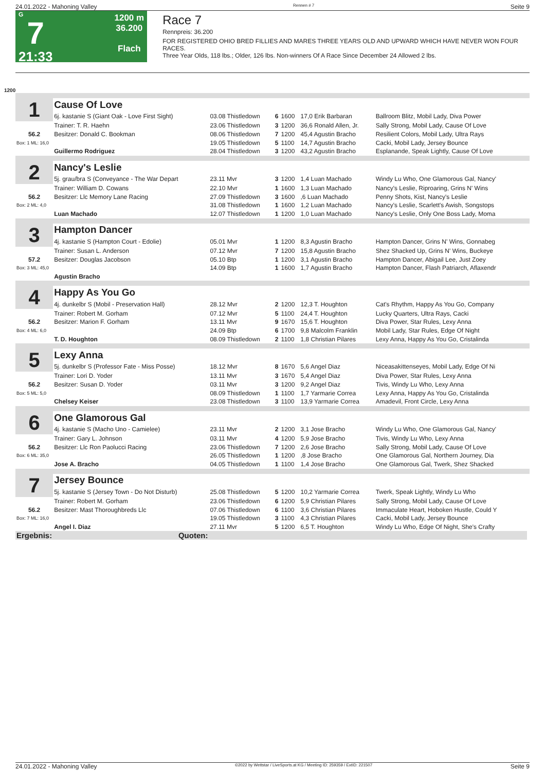24.01.2022 - Mahoning Valley Rennen # 7 Seite 9
G
7
21:33
1200 m
36.200
Flach
Race 7
Rennpreis: 36.200
FOR REGISTERED OHIO BRED FILLIES AND MARES THREE YEARS OLD AND UPWARD WHICH HAVE NEVER WON FOUR RACES.
Three Year Olds, 118 lbs.; Older, 126 lbs. Non-winners Of A Race Since December 24 Allowed 2 lbs.
1200
| 1 | Cause Of Love | | | | | | |
| | 6j. kastanie S (Giant Oak - Love First Sight) | 03.08 Thistledown | 6 | 1600 | 17,0 Erik Barbaran | Ballroom Blitz, Mobil Lady, Diva Power | |
| | Trainer: T. R. Haehn | 23.06 Thistledown | 3 | 1200 | 36,6 Ronald Allen, Jr. | Sally Strong, Mobil Lady, Cause Of Love | |
| 56.2 | Besitzer: Donald C. Bookman | 08.06 Thistledown | 7 | 1200 | 45,4 Agustin Bracho | Resilient Colors, Mobil Lady, Ultra Rays | |
| Box: 1 ML: 16,0 | | 19.05 Thistledown | 5 | 1100 | 14,7 Agustin Bracho | Cacki, Mobil Lady, Jersey Bounce | |
| | Guillermo Rodriguez | 28.04 Thistledown | 3 | 1200 | 43,2 Agustin Bracho | Esplanande, Speak Lightly, Cause Of Love | |
| 2 | Nancy's Leslie | | | | | | |
| | 5j. grau/bra S (Conveyance - The War Depart | 23.11 Mvr | 3 | 1200 | 1,4 Luan Machado | Windy Lu Who, One Glamorous Gal, Nancy' | |
| | Trainer: William D. Cowans | 22.10 Mvr | 1 | 1600 | 1,3 Luan Machado | Nancy's Leslie, Riproaring, Grins N' Wins | |
| 56.2 | Besitzer: Llc Memory Lane Racing | 27.09 Thistledown | 3 | 1600 | ,6 Luan Machado | Penny Shots, Kist, Nancy's Leslie | |
| Box: 2 ML: 4,0 | | 31.08 Thistledown | 1 | 1600 | 1,2 Luan Machado | Nancy's Leslie, Scarlett's Awish, Songstops | |
| | Luan Machado | 12.07 Thistledown | 1 | 1200 | 1,0 Luan Machado | Nancy's Leslie, Only One Boss Lady, Moma | |
| 3 | Hampton Dancer | | | | | | |
| | 4j. kastanie S (Hampton Court - Edolie) | 05.01 Mvr | 1 | 1200 | 8,3 Agustin Bracho | Hampton Dancer, Grins N' Wins, Gonnabeg | |
| | Trainer: Susan L. Anderson | 07.12 Mvr | 7 | 1200 | 15,8 Agustin Bracho | Shez Shacked Up, Grins N' Wins, Buckeye | |
| 57.2 | Besitzer: Douglas Jacobson | 05.10 Btp | 1 | 1200 | 3,1 Agustin Bracho | Hampton Dancer, Abigail Lee, Just Zoey | |
| Box: 3 ML: 45,0 | | 14.09 Btp | 1 | 1600 | 1,7 Agustin Bracho | Hampton Dancer, Flash Patriarch, Aflaxendr | |
| | Agustin Bracho | | | | | | |
| 4 | Happy As You Go | | | | | | |
| | 4j. dunkelbr S (Mobil - Preservation Hall) | 28.12 Mvr | 2 | 1200 | 12,3 T. Houghton | Cat's Rhythm, Happy As You Go, Company | |
| | Trainer: Robert M. Gorham | 07.12 Mvr | 5 | 1100 | 24,4 T. Houghton | Lucky Quarters, Ultra Rays, Cacki | |
| 56.2 | Besitzer: Marion F. Gorham | 13.11 Mvr | 9 | 1670 | 15,6 T. Houghton | Diva Power, Star Rules, Lexy Anna | |
| Box: 4 ML: 6,0 | | 24.09 Btp | 6 | 1700 | 9,8 Malcolm Franklin | Mobil Lady, Star Rules, Edge Of Night | |
| | T. D. Houghton | 08.09 Thistledown | 2 | 1100 | 1,8 Christian Pilares | Lexy Anna, Happy As You Go, Cristalinda | |
| 5 | Lexy Anna | | | | | | |
| | 5j. dunkelbr S (Professor Fate - Miss Posse) | 18.12 Mvr | 8 | 1670 | 5,6 Angel Diaz | Niceasakittenseyes, Mobil Lady, Edge Of Ni | |
| | Trainer: Lori D. Yoder | 13.11 Mvr | 3 | 1670 | 5,4 Angel Diaz | Diva Power, Star Rules, Lexy Anna | |
| 56.2 | Besitzer: Susan D. Yoder | 03.11 Mvr | 3 | 1200 | 9,2 Angel Diaz | Tivis, Windy Lu Who, Lexy Anna | |
| Box: 5 ML: 5,0 | | 08.09 Thistledown | 1 | 1100 | 1,7 Yarmarie Correa | Lexy Anna, Happy As You Go, Cristalinda | |
| | Chelsey Keiser | 23.08 Thistledown | 3 | 1100 | 13,9 Yarmarie Correa | Amadevil, Front Circle, Lexy Anna | |
| 6 | One Glamorous Gal | | | | | | |
| | 4j. kastanie S (Macho Uno - Camielee) | 23.11 Mvr | 2 | 1200 | 3,1 Jose Bracho | Windy Lu Who, One Glamorous Gal, Nancy' | |
| | Trainer: Gary L. Johnson | 03.11 Mvr | 4 | 1200 | 5,9 Jose Bracho | Tivis, Windy Lu Who, Lexy Anna | |
| 56.2 | Besitzer: Llc Ron Paolucci Racing | 23.06 Thistledown | 7 | 1200 | 2,6 Jose Bracho | Sally Strong, Mobil Lady, Cause Of Love | |
| Box: 6 ML: 35,0 | | 26.05 Thistledown | 1 | 1200 | ,8 Jose Bracho | One Glamorous Gal, Northern Journey, Dia | |
| | Jose A. Bracho | 04.05 Thistledown | 1 | 1100 | 1,4 Jose Bracho | One Glamorous Gal, Twerk, Shez Shacked | |
| 7 | Jersey Bounce | | | | | | |
| | 5j. kastanie S (Jersey Town - Do Not Disturb) | 25.08 Thistledown | 5 | 1200 | 10,2 Yarmarie Correa | Twerk, Speak Lightly, Windy Lu Who | |
| | Trainer: Robert M. Gorham | 23.06 Thistledown | 6 | 1200 | 5,9 Christian Pilares | Sally Strong, Mobil Lady, Cause Of Love | |
| 56.2 | Besitzer: Mast Thoroughbreds Llc | 07.06 Thistledown | 6 | 1100 | 3,6 Christian Pilares | Immaculate Heart, Hoboken Hustle, Could Y | |
| Box: 7 ML: 16,0 | | 19.05 Thistledown | 3 | 1100 | 4,3 Christian Pilares | Cacki, Mobil Lady, Jersey Bounce | |
| | Angel I. Diaz | 27.11 Mvr | 5 | 1200 | 6,5 T. Houghton | Windy Lu Who, Edge Of Night, She's Crafty | |
| Ergebnis: | Quoten: | | | | | | |
24.01.2022 - Mahoning Valley ©2022 by Wettstar / LiveSports.at KG / Meeting ID: 259359 / ExtID: 221507 Seite 9